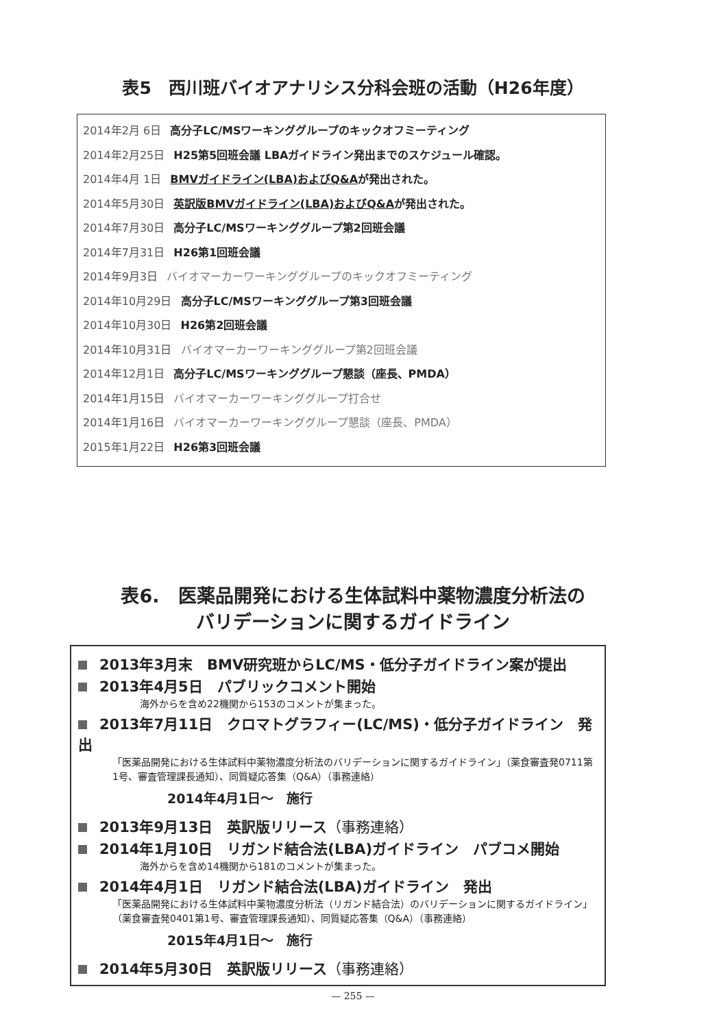表5　西川班バイオアナリシス分科会班の活動（H26年度）
2014年2月 6日 高分子LC/MSワーキンググループのキックオフミーティング
2014年2月25日 H25第5回班会議 LBAガイドライン発出までのスケジュール確認。
2014年4月 1日 BMVガイドライン(LBA)およびQ&Aが発出された。
2014年5月30日 英訳版BMVガイドライン(LBA)およびQ&Aが発出された。
2014年7月30日 高分子LC/MSワーキンググループ第2回班会議
2014年7月31日 H26第1回班会議
2014年9月3日 バイオマーカーワーキンググループのキックオフミーティング
2014年10月29日 高分子LC/MSワーキンググループ第3回班会議
2014年10月30日 H26第2回班会議
2014年10月31日 バイオマーカーワーキンググループ第2回班会議
2014年12月1日 高分子LC/MSワーキンググループ懇談（座長、PMDA）
2014年1月15日 バイオマーカーワーキンググループ打合せ
2014年1月16日 バイオマーカーワーキンググループ懇談（座長、PMDA）
2015年1月22日 H26第3回班会議
表6.　医薬品開発における生体試料中薬物濃度分析法の
バリデーションに関するガイドライン
2013年3月末　BMV研究班からLC/MS・低分子ガイドライン案が提出
2013年4月5日　パブリックコメント開始
海外からを含め22機関から153のコメントが集まった。
2013年7月11日　クロマトグラフィー(LC/MS)・低分子ガイドライン　発出
「医薬品開発における生体試料中薬物濃度分析法のバリデーションに関するガイドライン」（薬食審査発0711第1号、審査管理課長通知）、同質疑応答集（Q&A）（事務連絡）
2014年4月1日～　施行
2013年9月13日　英訳版リリース（事務連絡）
2014年1月10日　リガンド結合法(LBA)ガイドライン　パブコメ開始
海外からを含め14機関から181のコメントが集まった。
2014年4月1日　リガンド結合法(LBA)ガイドライン　発出
「医薬品開発における生体試料中薬物濃度分析法（リガンド結合法）のバリデーションに関するガイドライン」（薬食審査発0401第1号、審査管理課長通知）、同質疑応答集（Q&A）（事務連絡）
2015年4月1日～　施行
2014年5月30日　英訳版リリース（事務連絡）
— 255 —